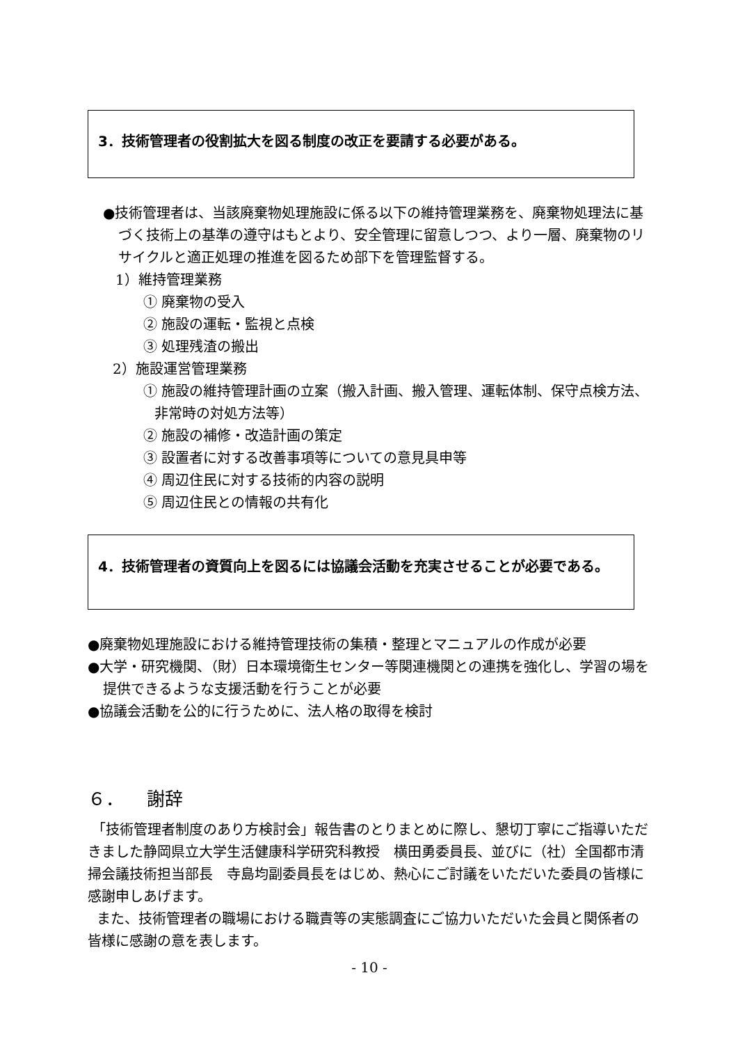3．技術管理者の役割拡大を図る制度の改正を要請する必要がある。
●技術管理者は、当該廃棄物処理施設に係る以下の維持管理業務を、廃棄物処理法に基づく技術上の基準の遵守はもとより、安全管理に留意しつつ、より一層、廃棄物のリサイクルと適正処理の推進を図るため部下を管理監督する。
1）維持管理業務
① 廃棄物の受入
② 施設の運転・監視と点検
③ 処理残渣の搬出
2）施設運営管理業務
① 施設の維持管理計画の立案（搬入計画、搬入管理、運転体制、保守点検方法、非常時の対処方法等）
② 施設の補修・改造計画の策定
③ 設置者に対する改善事項等についての意見具申等
④ 周辺住民に対する技術的内容の説明
⑤ 周辺住民との情報の共有化
4．技術管理者の資質向上を図るには協議会活動を充実させることが必要である。
●廃棄物処理施設における維持管理技術の集積・整理とマニュアルの作成が必要
●大学・研究機関、（財）日本環境衛生センター等関連機関との連携を強化し、学習の場を提供できるような支援活動を行うことが必要
●協議会活動を公的に行うために、法人格の取得を検討
６． 謝辞
「技術管理者制度のあり方検討会」報告書のとりまとめに際し、懇切丁寧にご指導いただきました静岡県立大学生活健康科学研究科教授　横田勇委員長、並びに（社）全国都市清掃会議技術担当部長　寺島均副委員長をはじめ、熱心にご討議をいただいた委員の皆様に感謝申しあげます。
また、技術管理者の職場における職責等の実態調査にご協力いただいた会員と関係者の皆様に感謝の意を表します。
- 10 -